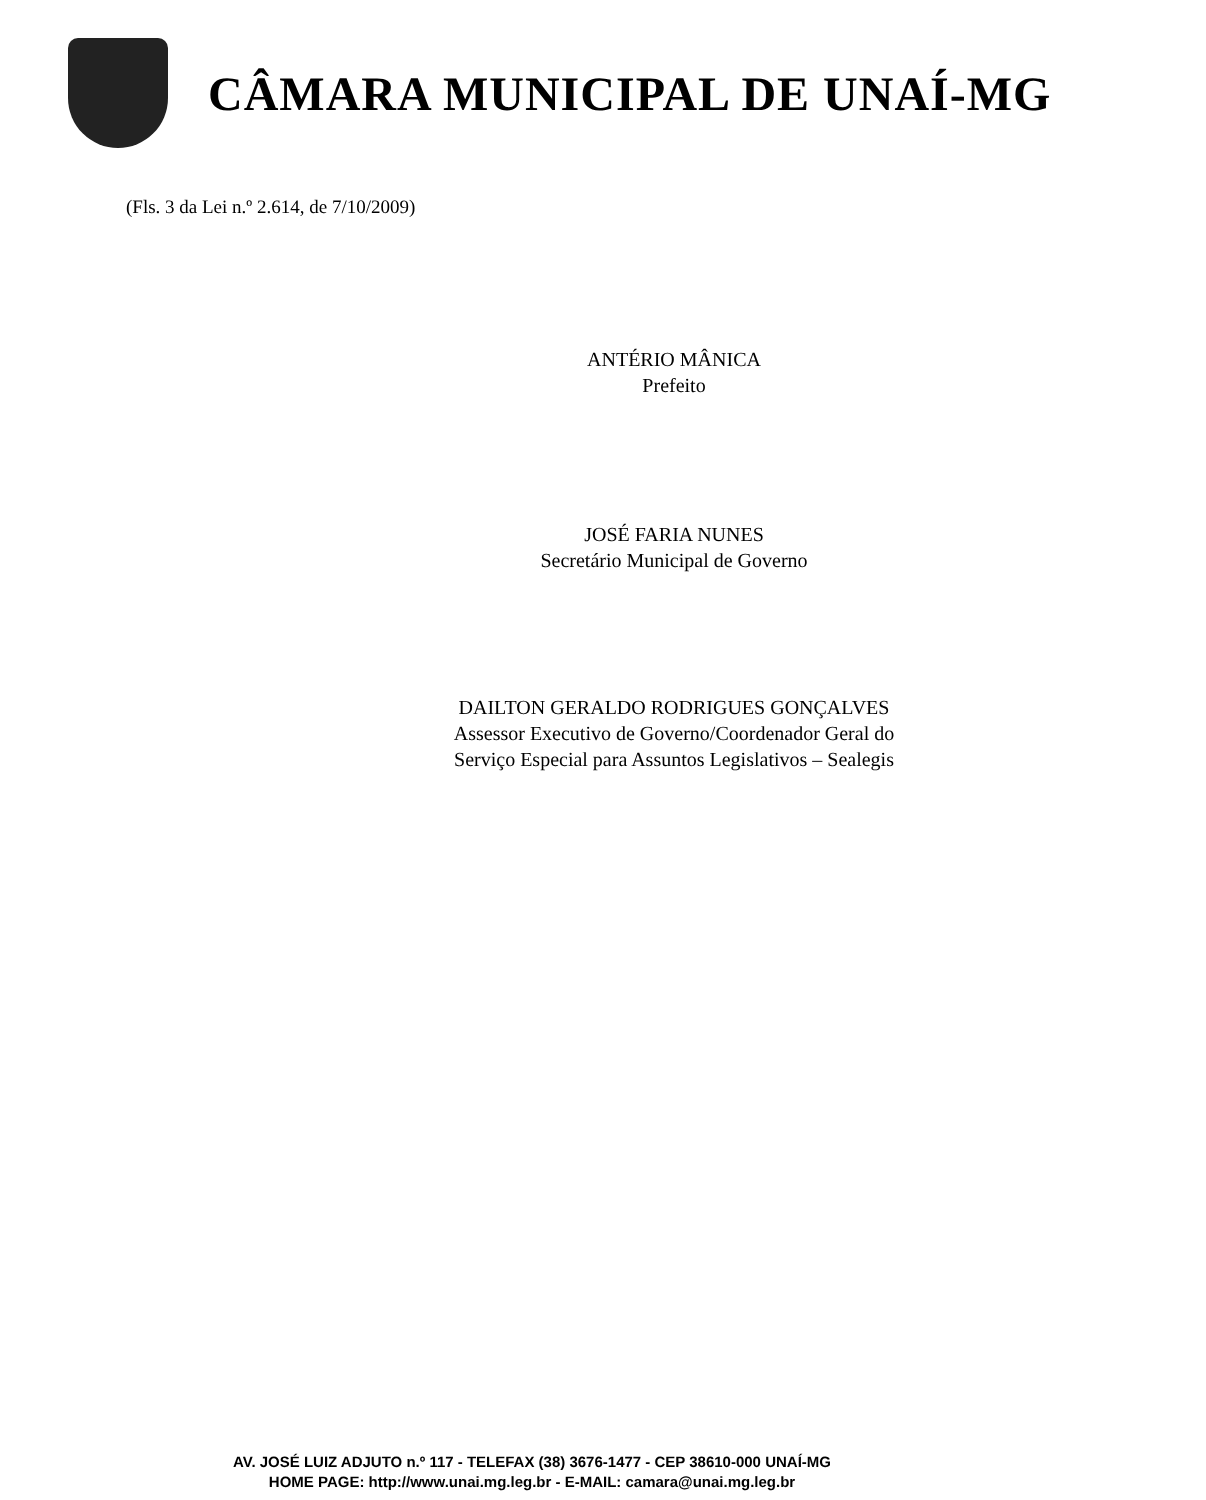CÂMARA MUNICIPAL DE UNAÍ-MG
(Fls. 3 da Lei n.º 2.614, de 7/10/2009)
ANTÉRIO MÂNICA
Prefeito
JOSÉ FARIA NUNES
Secretário Municipal de Governo
DAILTON GERALDO RODRIGUES GONÇALVES
Assessor Executivo de Governo/Coordenador Geral do
Serviço Especial para Assuntos Legislativos – Sealegis
AV. JOSÉ LUIZ ADJUTO n.º 117 - TELEFAX (38) 3676-1477 - CEP 38610-000 UNAÍ-MG
HOME PAGE: http://www.unai.mg.leg.br - E-MAIL: camara@unai.mg.leg.br